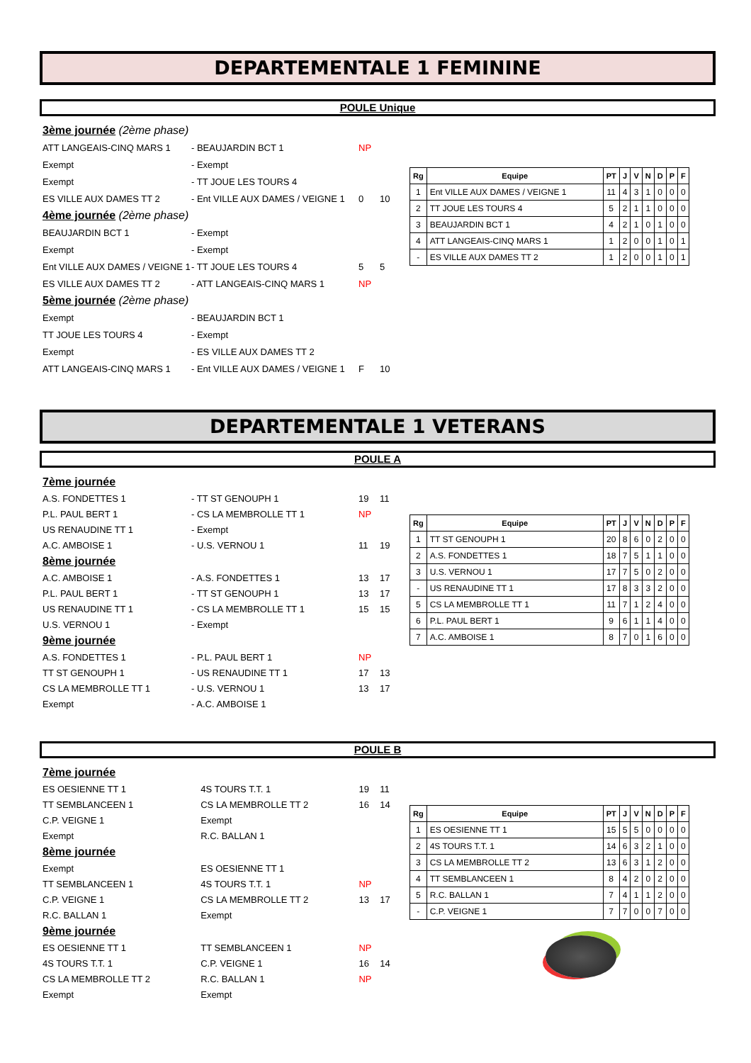DEPARTEMENTALE 1 FEMININE
POULE Unique
3ème journée (2ème phase)
ATT LANGEAIS-CINQ MARS 1 - BEAUJARDIN BCT 1 NP
Exempt - Exempt
Exempt - TT JOUE LES TOURS 4
ES VILLE AUX DAMES TT 2 - Ent VILLE AUX DAMES / VEIGNE 1 0 10
4ème journée (2ème phase)
BEAUJARDIN BCT 1 - Exempt
Exempt - Exempt
Ent VILLE AUX DAMES / VEIGNE 1 - TT JOUE LES TOURS 4 5 5
ES VILLE AUX DAMES TT 2 - ATT LANGEAIS-CINQ MARS 1 NP
5ème journée (2ème phase)
Exempt - BEAUJARDIN BCT 1
TT JOUE LES TOURS 4 - Exempt
Exempt - ES VILLE AUX DAMES TT 2
ATT LANGEAIS-CINQ MARS 1 - Ent VILLE AUX DAMES / VEIGNE 1 F 10
| Rg | Equipe | PT | J | V | N | D | P | F |
| --- | --- | --- | --- | --- | --- | --- | --- | --- |
| 1 | Ent VILLE AUX DAMES / VEIGNE 1 | 11 | 4 | 3 | 1 | 0 | 0 | 0 |
| 2 | TT JOUE LES TOURS 4 | 5 | 2 | 1 | 1 | 0 | 0 | 0 |
| 3 | BEAUJARDIN BCT 1 | 4 | 2 | 1 | 0 | 1 | 0 | 0 |
| 4 | ATT LANGEAIS-CINQ MARS 1 | 1 | 2 | 0 | 0 | 1 | 0 | 1 |
| - | ES VILLE AUX DAMES TT 2 | 1 | 2 | 0 | 0 | 1 | 0 | 1 |
DEPARTEMENTALE 1 VETERANS
POULE A
7ème journée
A.S. FONDETTES 1 - TT ST GENOUPH 1 19 11
P.L. PAUL BERT 1 - CS LA MEMBROLLE TT 1 NP
US RENAUDINE TT 1 - Exempt
A.C. AMBOISE 1 - U.S. VERNOU 1 11 19
8ème journée
A.C. AMBOISE 1 - A.S. FONDETTES 1 13 17
P.L. PAUL BERT 1 - TT ST GENOUPH 1 13 17
US RENAUDINE TT 1 - CS LA MEMBROLLE TT 1 15 15
U.S. VERNOU 1 - Exempt
9ème journée
A.S. FONDETTES 1 - P.L. PAUL BERT 1 NP
TT ST GENOUPH 1 - US RENAUDINE TT 1 17 13
CS LA MEMBROLLE TT 1 - U.S. VERNOU 1 13 17
Exempt - A.C. AMBOISE 1
| Rg | Equipe | PT | J | V | N | D | P | F |
| --- | --- | --- | --- | --- | --- | --- | --- | --- |
| 1 | TT ST GENOUPH 1 | 20 | 8 | 6 | 0 | 2 | 0 | 0 |
| 2 | A.S. FONDETTES 1 | 18 | 7 | 5 | 1 | 1 | 0 | 0 |
| 3 | U.S. VERNOU 1 | 17 | 7 | 5 | 0 | 2 | 0 | 0 |
| - | US RENAUDINE TT 1 | 17 | 8 | 3 | 3 | 2 | 0 | 0 |
| 5 | CS LA MEMBROLLE TT 1 | 11 | 7 | 1 | 2 | 4 | 0 | 0 |
| 6 | P.L. PAUL BERT 1 | 9 | 6 | 1 | 1 | 4 | 0 | 0 |
| 7 | A.C. AMBOISE 1 | 8 | 7 | 0 | 1 | 6 | 0 | 0 |
POULE B
7ème journée
ES OESIENNE TT 1 4S TOURS T.T. 1 19 11
TT SEMBLANCEEN 1 CS LA MEMBROLLE TT 2 16 14
C.P. VEIGNE 1 Exempt
Exempt R.C. BALLAN 1
8ème journée
Exempt ES OESIENNE TT 1
TT SEMBLANCEEN 1 4S TOURS T.T. 1 NP
C.P. VEIGNE 1 CS LA MEMBROLLE TT 2 13 17
R.C. BALLAN 1 Exempt
9ème journée
ES OESIENNE TT 1 TT SEMBLANCEEN 1 NP
4S TOURS T.T. 1 C.P. VEIGNE 1 16 14
CS LA MEMBROLLE TT 2 R.C. BALLAN 1 NP
Exempt Exempt
| Rg | Equipe | PT | J | V | N | D | P | F |
| --- | --- | --- | --- | --- | --- | --- | --- | --- |
| 1 | ES OESIENNE TT 1 | 15 | 5 | 5 | 0 | 0 | 0 | 0 |
| 2 | 4S TOURS T.T. 1 | 14 | 6 | 3 | 2 | 1 | 0 | 0 |
| 3 | CS LA MEMBROLLE TT 2 | 13 | 6 | 3 | 1 | 2 | 0 | 0 |
| 4 | TT SEMBLANCEEN 1 | 8 | 4 | 2 | 0 | 2 | 0 | 0 |
| 5 | R.C. BALLAN 1 | 7 | 4 | 1 | 1 | 2 | 0 | 0 |
| - | C.P. VEIGNE 1 | 7 | 7 | 0 | 0 | 7 | 0 | 0 |